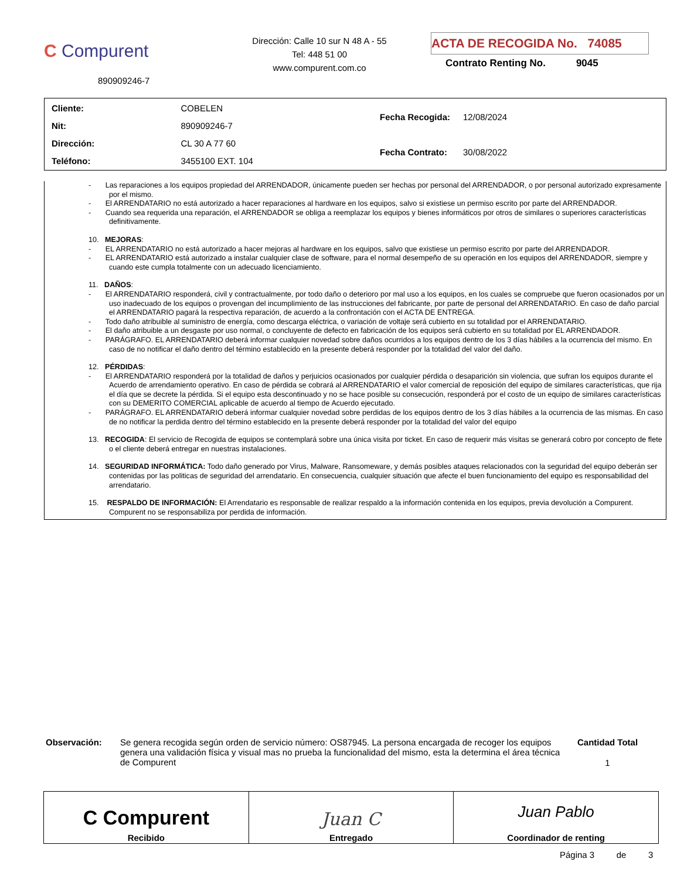C Compurent
890909246-7
Dirección: Calle 10 sur N 48 A - 55
Tel: 448 51 00
www.compurent.com.co
ACTA DE RECOGIDA No. 74085
Contrato Renting No. 9045
| Cliente: | COBELEN |
| Nit: | 890909246-7 |
| Dirección: | CL 30 A 77 60 |
| Teléfono: | 3455100 EXT. 104 |
| Fecha Recogida: | 12/08/2024 |
| Fecha Contrato: | 30/08/2022 |
- Las reparaciones a los equipos propiedad del ARRENDADOR, únicamente pueden ser hechas por personal del ARRENDADOR, o por personal autorizado expresamente por el mismo.
- El ARRENDATARIO no está autorizado a hacer reparaciones al hardware en los equipos, salvo si existiese un permiso escrito por parte del ARRENDADOR.
- Cuando sea requerida una reparación, el ARRENDADOR se obliga a reemplazar los equipos y bienes informáticos por otros de similares o superiores características definitivamente.
10. MEJORAS:
- EL ARRENDATARIO no está autorizado a hacer mejoras al hardware en los equipos, salvo que existiese un permiso escrito por parte del ARRENDADOR.
- EL ARRENDATARIO está autorizado a instalar cualquier clase de software, para el normal desempeño de su operación en los equipos del ARRENDADOR, siempre y cuando este cumpla totalmente con un adecuado licenciamiento.
11. DAÑOS:
- El ARRENDATARIO responderá, civil y contractualmente, por todo daño o deterioro por mal uso a los equipos, en los cuales se compruebe que fueron ocasionados por un uso inadecuado de los equipos o provengan del incumplimiento de las instrucciones del fabricante, por parte de personal del ARRENDATARIO. En caso de daño parcial el ARRENDATARIO pagará la respectiva reparación, de acuerdo a la confrontación con el ACTA DE ENTREGA.
- Todo daño atribuible al suministro de energía, como descarga eléctrica, o variación de voltaje será cubierto en su totalidad por el ARRENDATARIO.
- El daño atribuible a un desgaste por uso normal, o concluyente de defecto en fabricación de los equipos será cubierto en su totalidad por EL ARRENDADOR.
- PARÁGRAFO. EL ARRENDATARIO deberá informar cualquier novedad sobre daños ocurridos a los equipos dentro de los 3 días hábiles a la ocurrencia del mismo. En caso de no notificar el daño dentro del término establecido en la presente deberá responder por la totalidad del valor del daño.
12. PÉRDIDAS:
- El ARRENDATARIO responderá por la totalidad de daños y perjuicios ocasionados por cualquier pérdida o desaparición sin violencia, que sufran los equipos durante el Acuerdo de arrendamiento operativo. En caso de pérdida se cobrará al ARRENDATARIO el valor comercial de reposición del equipo de similares características, que rija el día que se decrete la pérdida. Si el equipo esta descontinuado y no se hace posible su consecución, responderá por el costo de un equipo de similares características con su DEMERITO COMERCIAL aplicable de acuerdo al tiempo de Acuerdo ejecutado.
- PARÁGRAFO. EL ARRENDATARIO deberá informar cualquier novedad sobre perdidas de los equipos dentro de los 3 días hábiles a la ocurrencia de las mismas. En caso de no notificar la perdida dentro del término establecido en la presente deberá responder por la totalidad del valor del equipo
13. RECOGIDA: El servicio de Recogida de equipos se contemplará sobre una única visita por ticket. En caso de requerir más visitas se generará cobro por concepto de flete o el cliente deberá entregar en nuestras instalaciones.
14. SEGURIDAD INFORMÁTICA: Todo daño generado por Virus, Malware, Ransomeware, y demás posibles ataques relacionados con la seguridad del equipo deberán ser contenidas por las politicas de seguridad del arrendatario. En consecuencia, cualquier situación que afecte el buen funcionamiento del equipo es responsabilidad del arrendatario.
15. RESPALDO DE INFORMACIÓN: El Arrendatario es responsable de realizar respaldo a la información contenida en los equipos, previa devolución a Compurent. Compurent no se responsabiliza por perdida de información.
Observación: Se genera recogida según orden de servicio número: OS87945. La persona encargada de recoger los equipos genera una validación física y visual mas no prueba la funcionalidad del mismo, esta la determina el área técnica de Compurent
Cantidad Total
1
| C Compurent Recibido | Juan C Entregado | Juan Pablo Coordinador de renting |
Página 3 de 3